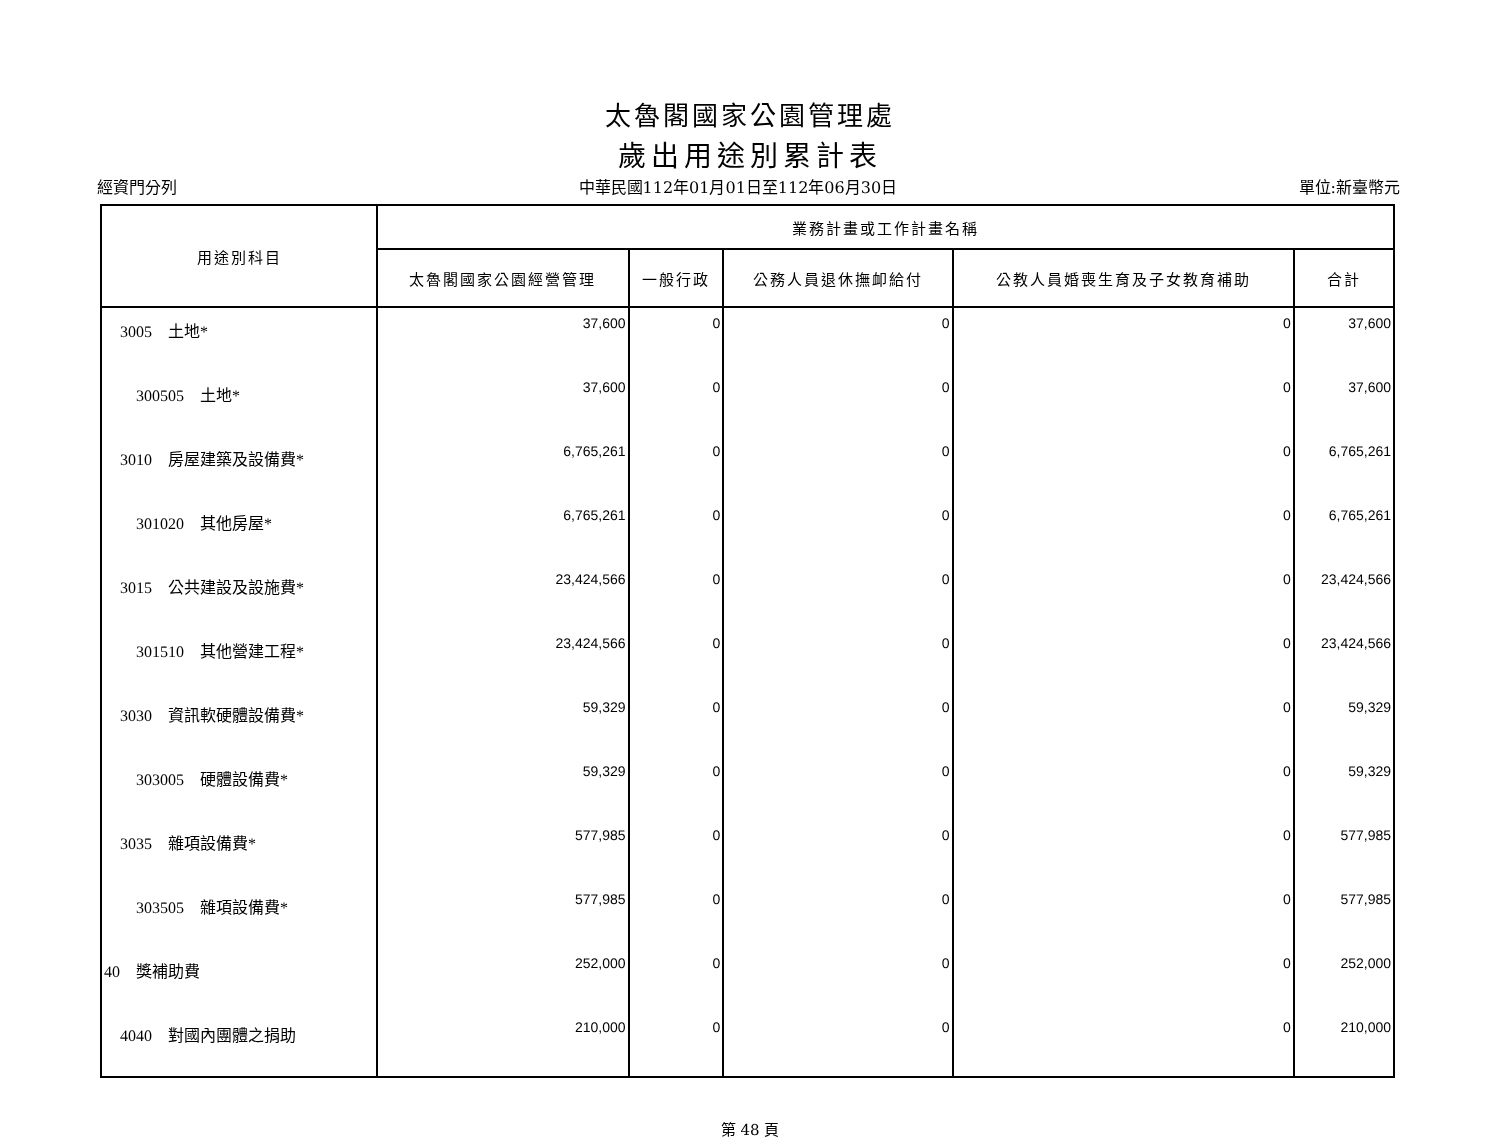太魯閣國家公園管理處
歲出用途別累計表
經資門分列 中華民國112年01月01日至112年06月30日 單位:新臺幣元
| 用途別科目 | 業務計畫或工作計畫名稱 | | | | |
| --- | --- | --- | --- | --- | --- |
| | 太魯閣國家公園經營管理 | 一般行政 | 公務人員退休撫卹給付 | 公教人員婚喪生育及子女教育補助 | 合計 |
| 3005 土地* | 37,600 | 0 | 0 | 0 | 37,600 |
| 300505 土地* | 37,600 | 0 | 0 | 0 | 37,600 |
| 3010 房屋建築及設備費* | 6,765,261 | 0 | 0 | 0 | 6,765,261 |
| 301020 其他房屋* | 6,765,261 | 0 | 0 | 0 | 6,765,261 |
| 3015 公共建設及設施費* | 23,424,566 | 0 | 0 | 0 | 23,424,566 |
| 301510 其他營建工程* | 23,424,566 | 0 | 0 | 0 | 23,424,566 |
| 3030 資訊軟硬體設備費* | 59,329 | 0 | 0 | 0 | 59,329 |
| 303005 硬體設備費* | 59,329 | 0 | 0 | 0 | 59,329 |
| 3035 雜項設備費* | 577,985 | 0 | 0 | 0 | 577,985 |
| 303505 雜項設備費* | 577,985 | 0 | 0 | 0 | 577,985 |
| 40 獎補助費 | 252,000 | 0 | 0 | 0 | 252,000 |
| 4040 對國內團體之捐助 | 210,000 | 0 | 0 | 0 | 210,000 |
第 48 頁